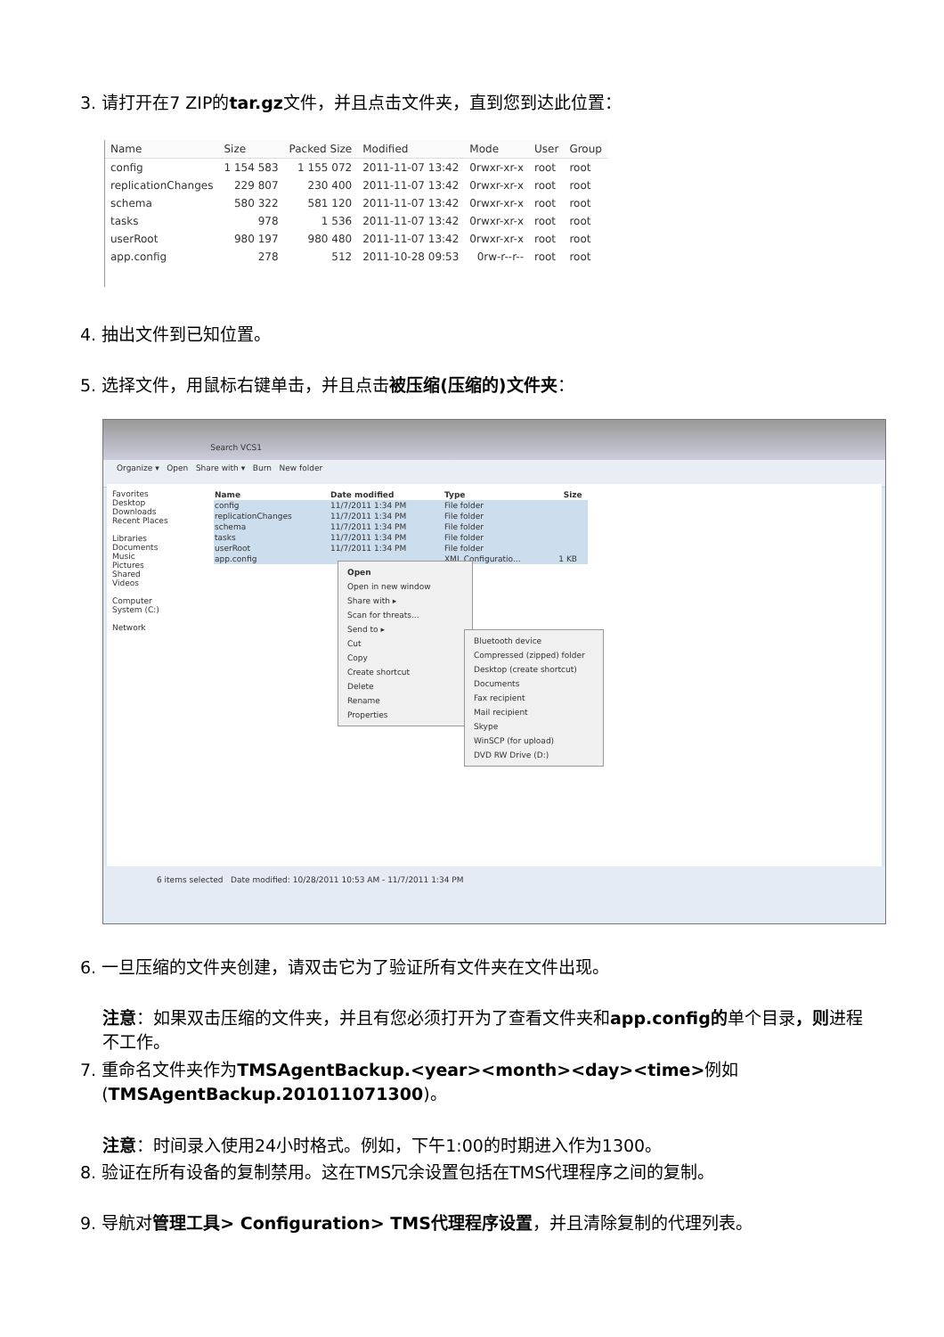3. 请打开在7 ZIP的tar.gz文件，并且点击文件夹，直到您到达此位置：
| Name | Size | Packed Size | Modified | Mode | User | Group |
| --- | --- | --- | --- | --- | --- | --- |
| config | 1 154 583 | 1 155 072 | 2011-11-07 13:42 | 0rwxr-xr-x | root | root |
| replicationChanges | 229 807 | 230 400 | 2011-11-07 13:42 | 0rwxr-xr-x | root | root |
| schema | 580 322 | 581 120 | 2011-11-07 13:42 | 0rwxr-xr-x | root | root |
| tasks | 978 | 1 536 | 2011-11-07 13:42 | 0rwxr-xr-x | root | root |
| userRoot | 980 197 | 980 480 | 2011-11-07 13:42 | 0rwxr-xr-x | root | root |
| app.config | 278 | 512 | 2011-10-28 09:53 | 0rw-r--r-- | root | root |
4. 抽出文件到已知位置。
5. 选择文件，用鼠标右键单击，并且点击被压缩(压缩的)文件夹：
Search VCS1
Organize ▾ Open Share with ▾ Burn New folder
Favorites
Desktop
Downloads
Recent Places
Libraries
Documents
Music
Pictures
Shared
Videos
Computer
System (C:)
Network
| Name | Date modified | Type | Size |
| --- | --- | --- | --- |
| config | 11/7/2011 1:34 PM | File folder | |
| replicationChanges | 11/7/2011 1:34 PM | File folder | |
| schema | 11/7/2011 1:34 PM | File folder | |
| tasks | 11/7/2011 1:34 PM | File folder | |
| userRoot | 11/7/2011 1:34 PM | File folder | |
| app.config | | XML Configuratio... | 1 KB |
Open
Open in new window
Share with ▸
Scan for threats...
Send to ▸
Cut
Copy
Create shortcut
Delete
Rename
Properties
Bluetooth device
Compressed (zipped) folder
Desktop (create shortcut)
Documents
Fax recipient
Mail recipient
Skype
WinSCP (for upload)
DVD RW Drive (D:)
6 items selected Date modified: 10/28/2011 10:53 AM - 11/7/2011 1:34 PM
6. 一旦压缩的文件夹创建，请双击它为了验证所有文件夹在文件出现。
注意：如果双击压缩的文件夹，并且有您必须打开为了查看文件夹和app.config的单个目录，则进程不工作。
7. 重命名文件夹作为TMSAgentBackup.<year><month><day><time>例如
(TMSAgentBackup.201011071300)。
注意：时间录入使用24小时格式。例如，下午1:00的时期进入作为1300。
8. 验证在所有设备的复制禁用。这在TMS冗余设置包括在TMS代理程序之间的复制。
9. 导航对管理工具> Configuration> TMS代理程序设置，并且清除复制的代理列表。